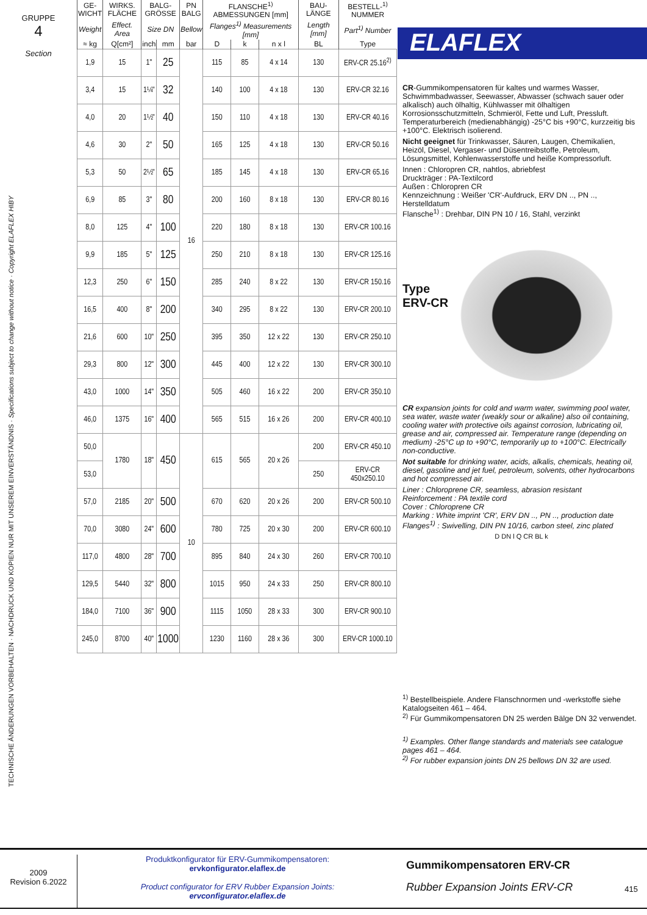GRUPPE
4
Section
TECHNISCHE ÄNDERUNGEN VORBEHALTEN · NACHDRUCK UND KOPIEN NUR MIT UNSEREM EINVERSTÄNDNIS · Specifications subject to change without notice · Copyright ELAFLEX HIBY
| GE- WICHT | WIRKS. FLÄCHE | BALG- GRÖSSE | | PN BALG | FLANSCHE<sup>1)</sup> ABMESSUNGEN [mm] | | | BAU- LÄNGE | BESTELL-<sup>1)</sup> NUMMER |
| --- | --- | --- | --- | --- | --- | --- | --- | --- | --- |
| Weight | Effect. Area | Size DN | | Bellow | Flanges<sup>1)</sup> Measurements [mm] | | | Length [mm] | Part<sup>1)</sup> Number |
| ≈ kg | Q[cm²] | inch | mm | bar | D | k | n x l | BL | Type |
| 1,9 | 15 | 1" | 25 | 16 | 115 | 85 | 4 x 14 | 130 | ERV-CR 25.16<sup>2)</sup> |
| 3,4 | 15 | 1¼" | 32 | | 140 | 100 | 4 x 18 | 130 | ERV-CR 32.16 |
| 4,0 | 20 | 1½" | 40 | | 150 | 110 | 4 x 18 | 130 | ERV-CR 40.16 |
| 4,6 | 30 | 2" | 50 | | 165 | 125 | 4 x 18 | 130 | ERV-CR 50.16 |
| 5,3 | 50 | 2½" | 65 | | 185 | 145 | 4 x 18 | 130 | ERV-CR 65.16 |
| 6,9 | 85 | 3" | 80 | | 200 | 160 | 8 x 18 | 130 | ERV-CR 80.16 |
| 8,0 | 125 | 4" | 100 | | 220 | 180 | 8 x 18 | 130 | ERV-CR 100.16 |
| 9,9 | 185 | 5" | 125 | | 250 | 210 | 8 x 18 | 130 | ERV-CR 125.16 |
| 12,3 | 250 | 6" | 150 | | 285 | 240 | 8 x 22 | 130 | ERV-CR 150.16 |
| 16,5 | 400 | 8" | 200 | | 340 | 295 | 8 x 22 | 130 | ERV-CR 200.10 |
| 21,6 | 600 | 10" | 250 | | 395 | 350 | 12 x 22 | 130 | ERV-CR 250.10 |
| 29,3 | 800 | 12" | 300 | | 445 | 400 | 12 x 22 | 130 | ERV-CR 300.10 |
| 43,0 | 1000 | 14" | 350 | | 505 | 460 | 16 x 22 | 200 | ERV-CR 350.10 |
| 46,0 | 1375 | 16" | 400 | | 565 | 515 | 16 x 26 | 200 | ERV-CR 400.10 |
| 50,0 | 1780 | 18" | 450 | 10 | 615 | 565 | 20 x 26 | 200 | ERV-CR 450.10 |
| 53,0 | | | | | | | | 250 | ERV-CR 450x250.10 |
| 57,0 | 2185 | 20" | 500 | | 670 | 620 | 20 x 26 | 200 | ERV-CR 500.10 |
| 70,0 | 3080 | 24" | 600 | | 780 | 725 | 20 x 30 | 200 | ERV-CR 600.10 |
| 117,0 | 4800 | 28" | 700 | | 895 | 840 | 24 x 30 | 260 | ERV-CR 700.10 |
| 129,5 | 5440 | 32" | 800 | | 1015 | 950 | 24 x 33 | 250 | ERV-CR 800.10 |
| 184,0 | 7100 | 36" | 900 | | 1115 | 1050 | 28 x 33 | 300 | ERV-CR 900.10 |
| 245,0 | 8700 | 40" | 1000 | | 1230 | 1160 | 28 x 36 | 300 | ERV-CR 1000.10 |
ELAFLEX
CR-Gummikompensatoren für kaltes und warmes Wasser, Schwimmbadwasser, Seewasser, Abwasser (schwach sauer oder alkalisch) auch ölhaltig, Kühlwasser mit ölhaltigen Korrosionsschutzmitteln, Schmieröl, Fette und Luft, Pressluft. Temperaturbereich (medienabhängig) -25°C bis +90°C, kurzzeitig bis +100°C. Elektrisch isolierend.
Nicht geeignet für Trinkwasser, Säuren, Laugen, Chemikalien, Heizöl, Diesel, Vergaser- und Düsentreibstoffe, Petroleum, Lösungsmittel, Kohlenwasserstoffe und heiße Kompressorluft.
Innen : Chloropren CR, nahtlos, abriebfest
Druckträger : PA-Textilcord
Außen : Chloropren CR
Kennzeichnung : Weißer 'CR'-Aufdruck, ERV DN .., PN .., Herstelldatum
Flansche<sup>1)</sup> : Drehbar, DIN PN 10 / 16, Stahl, verzinkt
Type
ERV-CR
CR expansion joints for cold and warm water, swimming pool water, sea water, waste water (weakly sour or alkaline) also oil containing, cooling water with protective oils against corrosion, lubricating oil, grease and air, compressed air. Temperature range (depending on medium) -25°C up to +90°C, temporarily up to +100°C. Electrically non-conductive.
Not suitable for drinking water, acids, alkalis, chemicals, heating oil, diesel, gasoline and jet fuel, petroleum, solvents, other hydrocarbons and hot compressed air.
Liner : Chloroprene CR, seamless, abrasion resistant
Reinforcement : PA textile cord
Cover : Chloroprene CR
Marking : White imprint 'CR', ERV DN .., PN .., production date
Flanges<sup>1)</sup> : Swivelling, DIN PN 10/16, carbon steel, zinc plated
D DN l Q CR BL k
<sup>1)</sup> Bestellbeispiele. Andere Flanschnormen und -werkstoffe siehe Katalogseiten 461 – 464.
<sup>2)</sup> Für Gummikompensatoren DN 25 werden Bälge DN 32 verwendet.
<sup>1)</sup> Examples. Other flange standards and materials see catalogue pages 461 – 464.
<sup>2)</sup> For rubber expansion joints DN 25 bellows DN 32 are used.
2009
Revision 6.2022
Produktkonfigurator für ERV-Gummikompensatoren:
ervkonfigurator.elaflex.de
Product configurator for ERV Rubber Expansion Joints:
ervconfigurator.elaflex.de
Gummikompensatoren ERV-CR
Rubber Expansion Joints ERV-CR 415